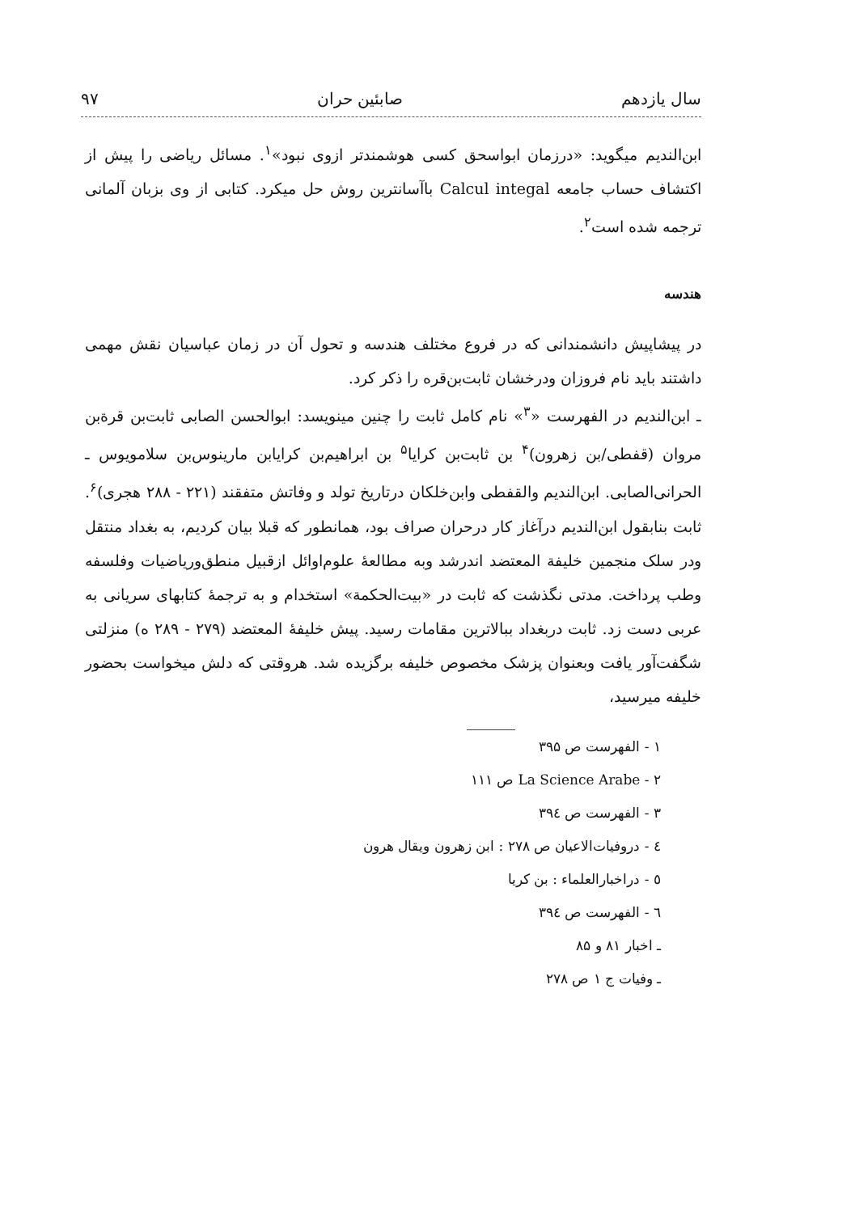سال یازدهم صابئین حران ۹۷
ابن‌الندیم میگوید: «درزمان ابواسحق کسی هوشمندتر ازوی نبود»<sup>۱</sup>. مسائل ریاضی را پیش از اکتشاف حساب جامعه Calcul integal باآسانترین روش حل میکرد. کتابی از وی بزبان آلمانی ترجمه شده است<sup>۲</sup>.
هندسه
در پیشاپیش دانشمندانی که در فروع مختلف هندسه و تحول آن در زمان عباسیان نقش مهمی داشتند باید نام فروزان ودرخشان ثابت‌بن‌قره را ذکر کرد.
ـ ابن‌الندیم در الفهرست «<sup>۳</sup>» نام کامل ثابت را چنین مینویسد: ابوالحسن الصابی ثابت‌بن قرة‌بن مروان (قفطی/بن زهرون)<sup>۴</sup> بن ثابت‌بن کرایا<sup>۵</sup> بن ابراهیم‌بن کرایابن مارینوس‌بن سلامویوس ـ الحرانی‌الصابی. ابن‌الندیم والقفطی وابن‌خلکان درتاریخ تولد و وفاتش متفقند (۲۲۱ - ۲۸۸ هجری)<sup>۶</sup>. ثابت بنابقول ابن‌الندیم درآغاز کار درحران صراف بود، همانطور که قبلا بیان کردیم، به بغداد منتقل ودر سلک منجمین خلیفة المعتضد اندرشد وبه مطالعهٔ علوم‌اوائل ازقبیل منطق‌وریاضیات وفلسفه وطب پرداخت. مدتی نگذشت که ثابت در «بیت‌الحکمة» استخدام و به ترجمهٔ کتابهای سریانی به عربی دست زد. ثابت دربغداد ببالاترین مقامات رسید. پیش خلیفهٔ المعتضد (۲۷۹ - ۲۸۹ ه) منزلتی شگفت‌آور یافت وبعنوان پزشک مخصوص خلیفه برگزیده شد. هروقتی که دلش میخواست بحضور خلیفه میرسید،
۱ - الفهرست ص ۳۹۵
۲ - La Science Arabe ص ۱۱۱
۳ - الفهرست ص ۳۹٤
٤ - دروفیات‌الاعیان ص ۲۷۸ : ابن زهرون ویقال هرون
٥ - دراخبارالعلماء : بن کریا
٦ - الفهرست ص ۳۹٤
ـ اخبار ۸۱ و ۸۵
ـ وفیات ج ۱ ص ۲۷۸